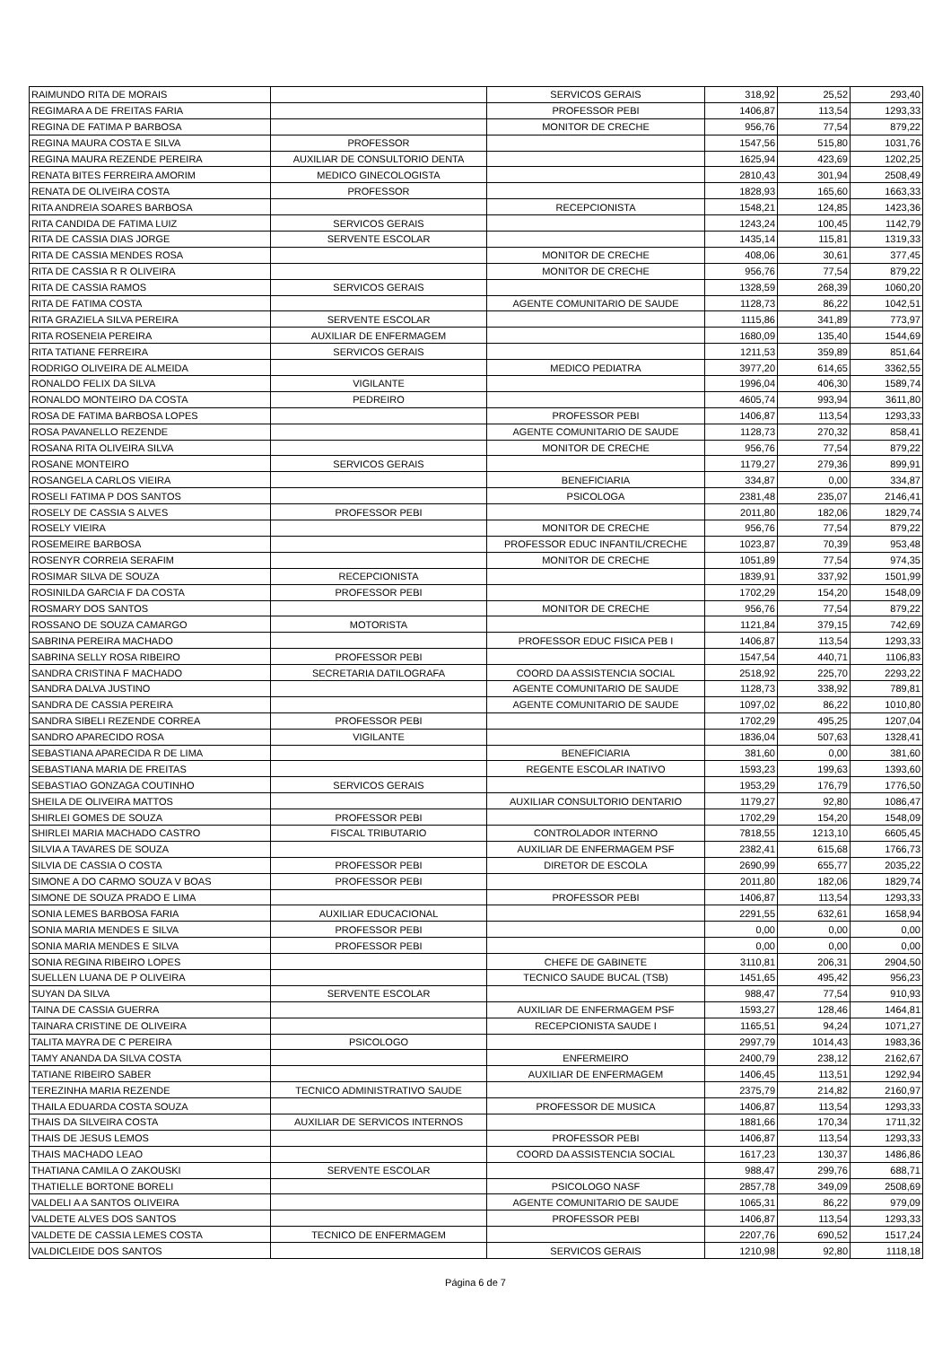| RAIMUNDO RITA DE MORAIS | | SERVICOS GERAIS | 318,92 | 25,52 | 293,40 |
| REGIMARA A DE FREITAS FARIA | | PROFESSOR PEBI | 1406,87 | 113,54 | 1293,33 |
| REGINA DE FATIMA P BARBOSA | | MONITOR DE CRECHE | 956,76 | 77,54 | 879,22 |
| REGINA MAURA COSTA E SILVA | PROFESSOR | | 1547,56 | 515,80 | 1031,76 |
| REGINA MAURA REZENDE PEREIRA | AUXILIAR DE CONSULTORIO DENTA | | 1625,94 | 423,69 | 1202,25 |
| RENATA BITES FERREIRA AMORIM | MEDICO GINECOLOGISTA | | 2810,43 | 301,94 | 2508,49 |
| RENATA DE OLIVEIRA COSTA | PROFESSOR | | 1828,93 | 165,60 | 1663,33 |
| RITA ANDREIA SOARES BARBOSA | | RECEPCIONISTA | 1548,21 | 124,85 | 1423,36 |
| RITA CANDIDA DE FATIMA LUIZ | SERVICOS GERAIS | | 1243,24 | 100,45 | 1142,79 |
| RITA DE CASSIA DIAS JORGE | SERVENTE ESCOLAR | | 1435,14 | 115,81 | 1319,33 |
| RITA DE CASSIA MENDES ROSA | | MONITOR DE CRECHE | 408,06 | 30,61 | 377,45 |
| RITA DE CASSIA R R OLIVEIRA | | MONITOR DE CRECHE | 956,76 | 77,54 | 879,22 |
| RITA DE CASSIA RAMOS | SERVICOS GERAIS | | 1328,59 | 268,39 | 1060,20 |
| RITA DE FATIMA COSTA | | AGENTE COMUNITARIO DE SAUDE | 1128,73 | 86,22 | 1042,51 |
| RITA GRAZIELA SILVA PEREIRA | SERVENTE ESCOLAR | | 1115,86 | 341,89 | 773,97 |
| RITA ROSENEIA PEREIRA | AUXILIAR DE ENFERMAGEM | | 1680,09 | 135,40 | 1544,69 |
| RITA TATIANE FERREIRA | SERVICOS GERAIS | | 1211,53 | 359,89 | 851,64 |
| RODRIGO OLIVEIRA DE ALMEIDA | | MEDICO PEDIATRA | 3977,20 | 614,65 | 3362,55 |
| RONALDO FELIX DA SILVA | VIGILANTE | | 1996,04 | 406,30 | 1589,74 |
| RONALDO MONTEIRO DA COSTA | PEDREIRO | | 4605,74 | 993,94 | 3611,80 |
| ROSA DE FATIMA BARBOSA LOPES | | PROFESSOR PEBI | 1406,87 | 113,54 | 1293,33 |
| ROSA PAVANELLO REZENDE | | AGENTE COMUNITARIO DE SAUDE | 1128,73 | 270,32 | 858,41 |
| ROSANA RITA OLIVEIRA SILVA | | MONITOR DE CRECHE | 956,76 | 77,54 | 879,22 |
| ROSANE MONTEIRO | SERVICOS GERAIS | | 1179,27 | 279,36 | 899,91 |
| ROSANGELA CARLOS VIEIRA | | BENEFICIARIA | 334,87 | 0,00 | 334,87 |
| ROSELI FATIMA P DOS SANTOS | | PSICOLOGA | 2381,48 | 235,07 | 2146,41 |
| ROSELY DE CASSIA S ALVES | PROFESSOR PEBI | | 2011,80 | 182,06 | 1829,74 |
| ROSELY VIEIRA | | MONITOR DE CRECHE | 956,76 | 77,54 | 879,22 |
| ROSEMEIRE BARBOSA | | PROFESSOR EDUC INFANTIL/CRECHE | 1023,87 | 70,39 | 953,48 |
| ROSENYR CORREIA SERAFIM | | MONITOR DE CRECHE | 1051,89 | 77,54 | 974,35 |
| ROSIMAR SILVA DE SOUZA | RECEPCIONISTA | | 1839,91 | 337,92 | 1501,99 |
| ROSINILDA GARCIA F DA COSTA | PROFESSOR PEBI | | 1702,29 | 154,20 | 1548,09 |
| ROSMARY DOS SANTOS | | MONITOR DE CRECHE | 956,76 | 77,54 | 879,22 |
| ROSSANO DE SOUZA CAMARGO | MOTORISTA | | 1121,84 | 379,15 | 742,69 |
| SABRINA PEREIRA MACHADO | | PROFESSOR EDUC FISICA PEB I | 1406,87 | 113,54 | 1293,33 |
| SABRINA SELLY ROSA RIBEIRO | PROFESSOR PEBI | | 1547,54 | 440,71 | 1106,83 |
| SANDRA CRISTINA F MACHADO | SECRETARIA DATILOGRAFA | COORD DA ASSISTENCIA SOCIAL | 2518,92 | 225,70 | 2293,22 |
| SANDRA DALVA JUSTINO | | AGENTE COMUNITARIO DE SAUDE | 1128,73 | 338,92 | 789,81 |
| SANDRA DE CASSIA PEREIRA | | AGENTE COMUNITARIO DE SAUDE | 1097,02 | 86,22 | 1010,80 |
| SANDRA SIBELI REZENDE CORREA | PROFESSOR PEBI | | 1702,29 | 495,25 | 1207,04 |
| SANDRO APARECIDO ROSA | VIGILANTE | | 1836,04 | 507,63 | 1328,41 |
| SEBASTIANA APARECIDA R DE LIMA | | BENEFICIARIA | 381,60 | 0,00 | 381,60 |
| SEBASTIANA MARIA DE FREITAS | | REGENTE ESCOLAR INATIVO | 1593,23 | 199,63 | 1393,60 |
| SEBASTIAO GONZAGA COUTINHO | SERVICOS GERAIS | | 1953,29 | 176,79 | 1776,50 |
| SHEILA DE OLIVEIRA MATTOS | | AUXILIAR CONSULTORIO DENTARIO | 1179,27 | 92,80 | 1086,47 |
| SHIRLEI GOMES DE SOUZA | PROFESSOR PEBI | | 1702,29 | 154,20 | 1548,09 |
| SHIRLEI MARIA MACHADO CASTRO | FISCAL TRIBUTARIO | CONTROLADOR INTERNO | 7818,55 | 1213,10 | 6605,45 |
| SILVIA A TAVARES DE SOUZA | | AUXILIAR DE ENFERMAGEM PSF | 2382,41 | 615,68 | 1766,73 |
| SILVIA DE CASSIA O COSTA | PROFESSOR PEBI | DIRETOR DE ESCOLA | 2690,99 | 655,77 | 2035,22 |
| SIMONE A DO CARMO SOUZA V BOAS | PROFESSOR PEBI | | 2011,80 | 182,06 | 1829,74 |
| SIMONE DE SOUZA PRADO E LIMA | | PROFESSOR PEBI | 1406,87 | 113,54 | 1293,33 |
| SONIA LEMES BARBOSA FARIA | AUXILIAR EDUCACIONAL | | 2291,55 | 632,61 | 1658,94 |
| SONIA MARIA MENDES E SILVA | PROFESSOR PEBI | | 0,00 | 0,00 | 0,00 |
| SONIA MARIA MENDES E SILVA | PROFESSOR PEBI | | 0,00 | 0,00 | 0,00 |
| SONIA REGINA RIBEIRO LOPES | | CHEFE DE GABINETE | 3110,81 | 206,31 | 2904,50 |
| SUELLEN LUANA DE P OLIVEIRA | | TECNICO SAUDE BUCAL (TSB) | 1451,65 | 495,42 | 956,23 |
| SUYAN DA SILVA | SERVENTE ESCOLAR | | 988,47 | 77,54 | 910,93 |
| TAINA DE CASSIA GUERRA | | AUXILIAR DE ENFERMAGEM PSF | 1593,27 | 128,46 | 1464,81 |
| TAINARA CRISTINE DE OLIVEIRA | | RECEPCIONISTA SAUDE I | 1165,51 | 94,24 | 1071,27 |
| TALITA MAYRA DE C PEREIRA | PSICOLOGO | | 2997,79 | 1014,43 | 1983,36 |
| TAMY ANANDA DA SILVA COSTA | | ENFERMEIRO | 2400,79 | 238,12 | 2162,67 |
| TATIANE RIBEIRO SABER | | AUXILIAR DE ENFERMAGEM | 1406,45 | 113,51 | 1292,94 |
| TEREZINHA MARIA REZENDE | TECNICO ADMINISTRATIVO SAUDE | | 2375,79 | 214,82 | 2160,97 |
| THAILA EDUARDA COSTA SOUZA | | PROFESSOR DE MUSICA | 1406,87 | 113,54 | 1293,33 |
| THAIS DA SILVEIRA COSTA | AUXILIAR DE SERVICOS INTERNOS | | 1881,66 | 170,34 | 1711,32 |
| THAIS DE JESUS LEMOS | | PROFESSOR PEBI | 1406,87 | 113,54 | 1293,33 |
| THAIS MACHADO LEAO | | COORD DA ASSISTENCIA SOCIAL | 1617,23 | 130,37 | 1486,86 |
| THATIANA CAMILA O ZAKOUSKI | SERVENTE ESCOLAR | | 988,47 | 299,76 | 688,71 |
| THATIELLE BORTONE BORELI | | PSICOLOGO NASF | 2857,78 | 349,09 | 2508,69 |
| VALDELI A A SANTOS OLIVEIRA | | AGENTE COMUNITARIO DE SAUDE | 1065,31 | 86,22 | 979,09 |
| VALDETE ALVES DOS SANTOS | | PROFESSOR PEBI | 1406,87 | 113,54 | 1293,33 |
| VALDETE DE CASSIA LEMES COSTA | TECNICO DE ENFERMAGEM | | 2207,76 | 690,52 | 1517,24 |
| VALDICLEIDE DOS SANTOS | | SERVICOS GERAIS | 1210,98 | 92,80 | 1118,18 |
Página 6 de 7